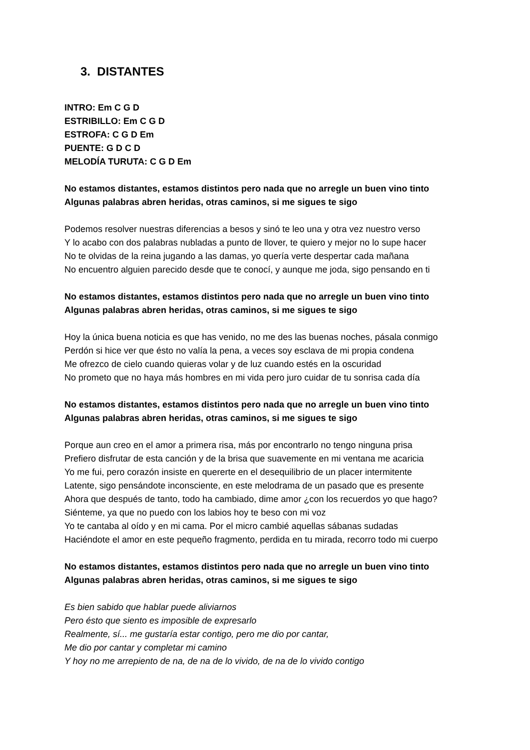3. DISTANTES
INTRO: Em C G D
ESTRIBILLO: Em C G D
ESTROFA: C G D Em
PUENTE: G D C D
MELODÍA TURUTA: C G D Em
No estamos distantes, estamos distintos pero nada que no arregle un buen vino tinto
Algunas palabras abren heridas, otras caminos, si me sigues te sigo
Podemos resolver nuestras diferencias a besos y sinó te leo una y otra vez nuestro verso
Y lo acabo con dos palabras nubladas a punto de llover, te quiero y mejor no lo supe hacer
No te olvidas de la reina jugando a las damas, yo quería verte despertar cada mañana
No encuentro alguien parecido desde que te conocí, y aunque me joda, sigo pensando en ti
No estamos distantes, estamos distintos pero nada que no arregle un buen vino tinto
Algunas palabras abren heridas, otras caminos, si me sigues te sigo
Hoy la única buena noticia es que has venido, no me des las buenas noches, pásala conmigo
Perdón si hice ver que ésto no valía la pena, a veces soy esclava de mi propia condena
Me ofrezco de cielo cuando quieras volar y de luz cuando estés en la oscuridad
No prometo que no haya más hombres en mi vida pero juro cuidar de tu sonrisa cada día
No estamos distantes, estamos distintos pero nada que no arregle un buen vino tinto
Algunas palabras abren heridas, otras caminos, si me sigues te sigo
Porque aun creo en el amor a primera risa, más por encontrarlo no tengo ninguna prisa
Prefiero disfrutar de esta canción y de la brisa que suavemente en mi ventana me acaricia
Yo me fui, pero corazón insiste en quererte en el desequilibrio de un placer intermitente
Latente, sigo pensándote inconsciente, en este melodrama de un pasado que es presente
Ahora que después de tanto, todo ha cambiado, dime amor ¿con los recuerdos yo que hago?
Siénteme, ya que no puedo con los labios hoy te beso con mi voz
Yo te cantaba al oído y en mi cama. Por el micro cambié aquellas sábanas sudadas
Haciéndote el amor en este pequeño fragmento, perdida en tu mirada, recorro todo mi cuerpo
No estamos distantes, estamos distintos pero nada que no arregle un buen vino tinto
Algunas palabras abren heridas, otras caminos, si me sigues te sigo
Es bien sabido que hablar puede aliviarnos
Pero ésto que siento es imposible de expresarlo
Realmente, sí... me gustaría estar contigo, pero me dio por cantar,
Me dio por cantar y completar mi camino
Y hoy no me arrepiento de na, de na de lo vivido, de na de lo vivido contigo